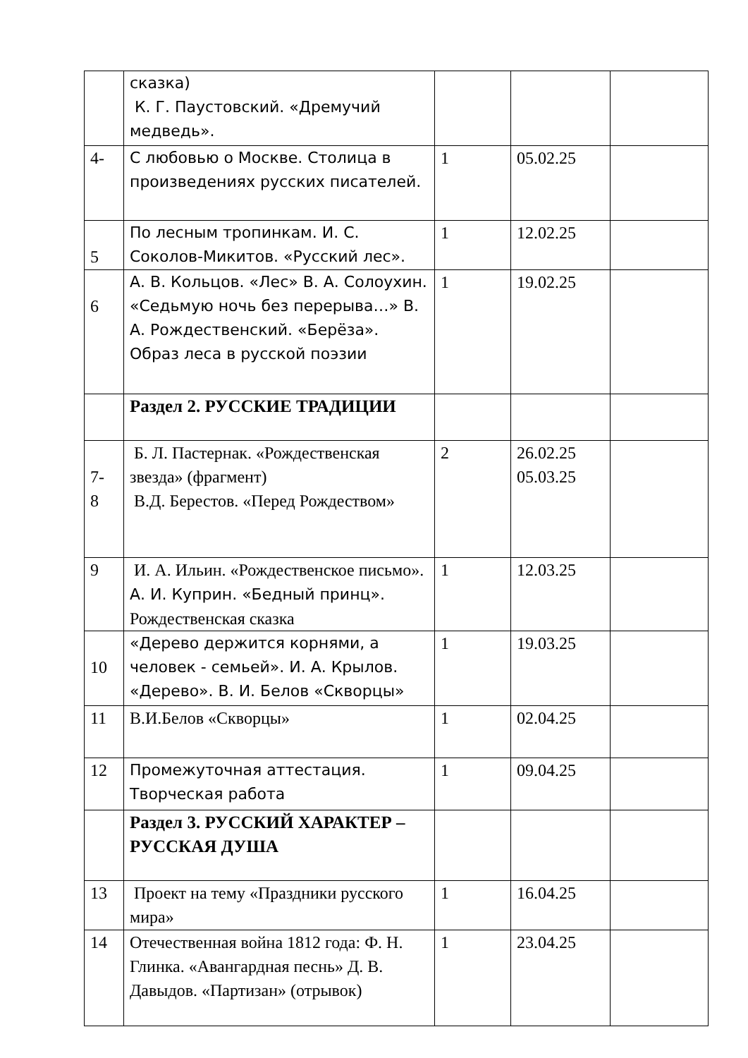| | сказка) К. Г. Паустовский. «Дремучий медведь». | | | |
| 4- | С любовью о Москве. Столица в произведениях русских писателей. | 1 | 05.02.25 | |
| 5 | По лесным тропинкам. И. С. Соколов-Микитов. «Русский лес». | 1 | 12.02.25 | |
| 6 | А. В. Кольцов. «Лес» В. А. Солоухин. «Седьмую ночь без перерыва…» В. А. Рождественский. «Берёза». Образ леса в русской поэзии | 1 | 19.02.25 | |
| | Раздел 2. РУССКИЕ ТРАДИЦИИ | | | |
| 7- 8 | Б. Л. Пастернак. «Рождественская звезда» (фрагмент) В.Д. Берестов. «Перед Рождеством» | 2 | 26.02.25 05.03.25 | |
| 9 | И. А. Ильин. «Рождественское письмо». А. И. Куприн. «Бедный принц». Рождественская сказка | 1 | 12.03.25 | |
| 10 | «Дерево держится корнями, а человек - семьей». И. А. Крылов. «Дерево». В. И. Белов «Скворцы» | 1 | 19.03.25 | |
| 11 | В.И.Белов «Скворцы» | 1 | 02.04.25 | |
| 12 | Промежуточная аттестация. Творческая работа | 1 | 09.04.25 | |
| | Раздел 3. РУССКИЙ ХАРАКТЕР – РУССКАЯ ДУША | | | |
| 13 | Проект на тему «Праздники русского мира» | 1 | 16.04.25 | |
| 14 | Отечественная война 1812 года: Ф. Н. Глинка. «Авангардная песнь» Д. В. Давыдов. «Партизан» (отрывок) | 1 | 23.04.25 | |